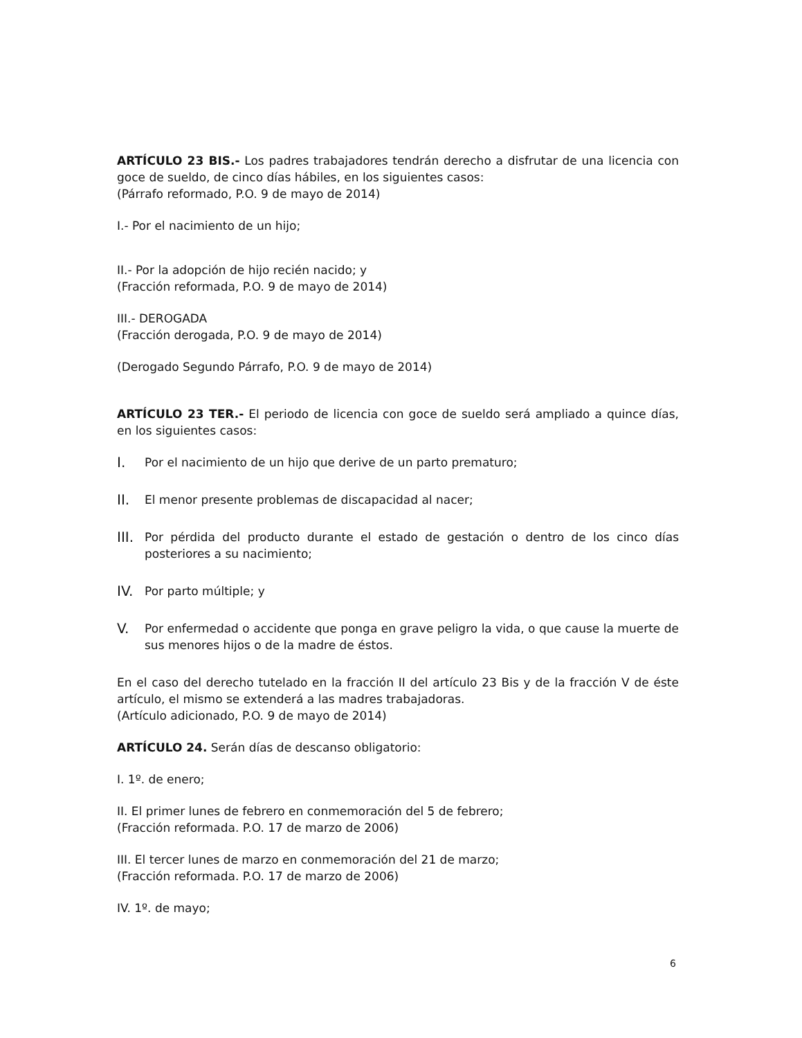ARTÍCULO 23 BIS.- Los padres trabajadores tendrán derecho a disfrutar de una licencia con goce de sueldo, de cinco días hábiles, en los siguientes casos:
(Párrafo reformado, P.O. 9 de mayo de 2014)
I.- Por el nacimiento de un hijo;
II.- Por la adopción de hijo recién nacido; y
(Fracción reformada, P.O. 9 de mayo de 2014)
III.- DEROGADA
(Fracción derogada, P.O. 9 de mayo de 2014)
(Derogado Segundo Párrafo, P.O. 9 de mayo de 2014)
ARTÍCULO 23 TER.- El periodo de licencia con goce de sueldo será ampliado a quince días, en los siguientes casos:
I. Por el nacimiento de un hijo que derive de un parto prematuro;
II. El menor presente problemas de discapacidad al nacer;
III. Por pérdida del producto durante el estado de gestación o dentro de los cinco días posteriores a su nacimiento;
IV. Por parto múltiple; y
V. Por enfermedad o accidente que ponga en grave peligro la vida, o que cause la muerte de sus menores hijos o de la madre de éstos.
En el caso del derecho tutelado en la fracción II del artículo 23 Bis y de la fracción V de éste artículo, el mismo se extenderá a las madres trabajadoras.
(Artículo adicionado, P.O. 9 de mayo de 2014)
ARTÍCULO 24. Serán días de descanso obligatorio:
I. 1º. de enero;
II. El primer lunes de febrero en conmemoración del 5 de febrero;
(Fracción reformada. P.O. 17 de marzo de 2006)
III. El tercer lunes de marzo en conmemoración del 21 de marzo;
(Fracción reformada. P.O. 17 de marzo de 2006)
IV. 1º. de mayo;
6